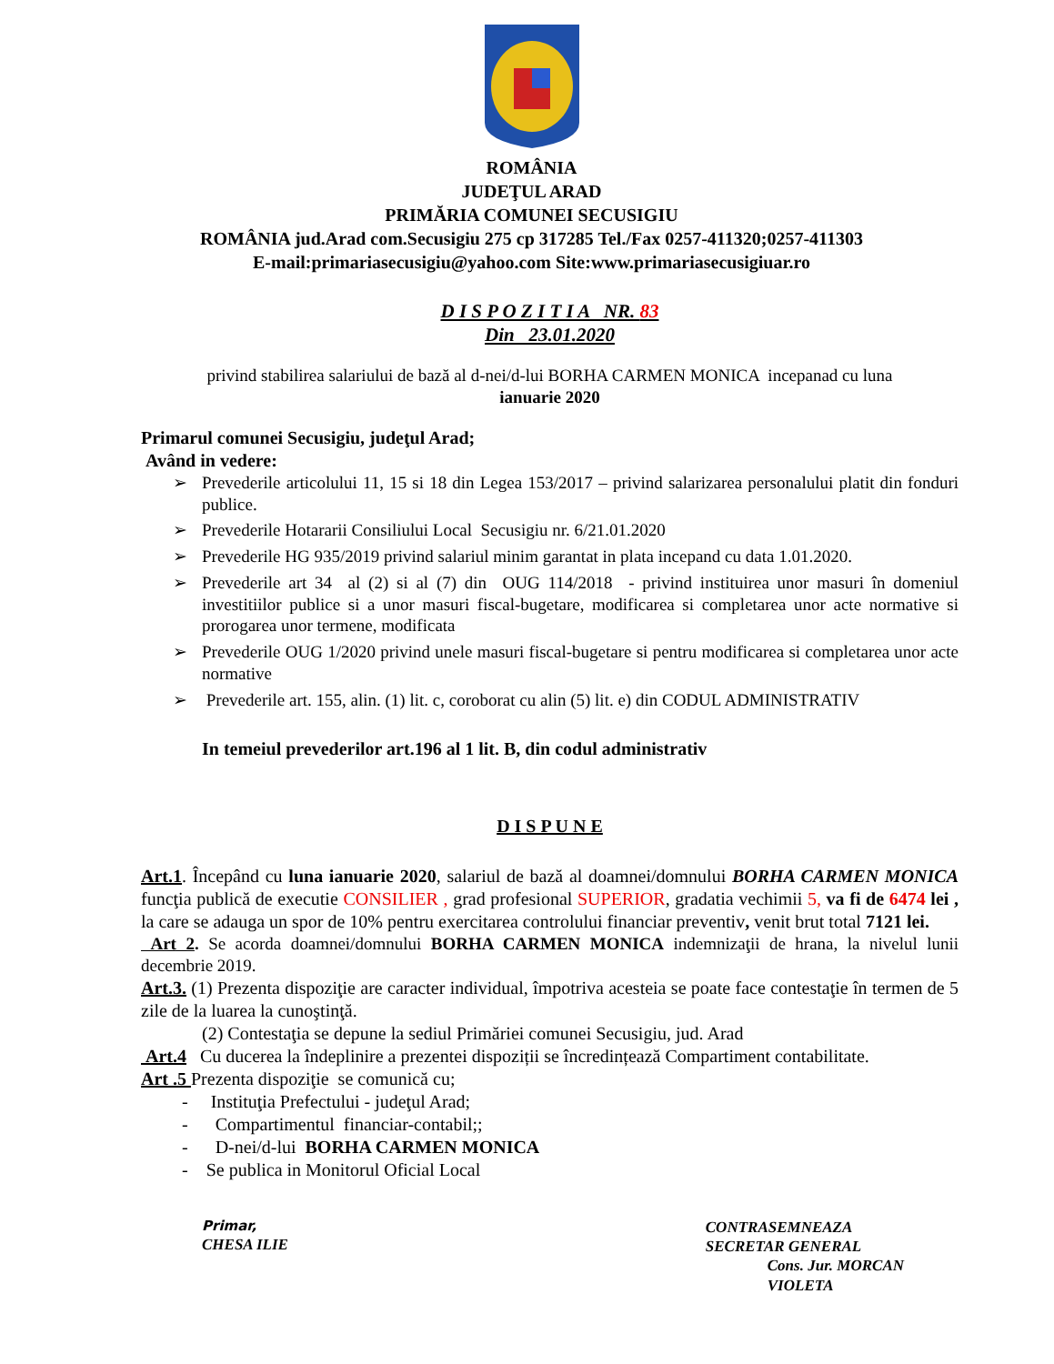ROMÂNIA
JUDEŢUL ARAD
PRIMĂRIA COMUNEI SECUSIGIU
ROMÂNIA jud.Arad com.Secusigiu 275 cp 317285 Tel./Fax 0257-411320;0257-411303
E-mail:primariasecusigiu@yahoo.com Site:www.primariasecusigiuar.ro
D I S P O Z I T I A NR. 83
Din 23.01.2020
privind stabilirea salariului de bază al d-nei/d-lui BORHA CARMEN MONICA incepanad cu luna
ianuarie 2020
Primarul comunei Secusigiu, judeţul Arad;
Având in vedere:
➢ Prevederile articolului 11, 15 si 18 din Legea 153/2017 – privind salarizarea personalului platit din fonduri publice.
➢ Prevederile Hotararii Consiliului Local Secusigiu nr. 6/21.01.2020
➢ Prevederile HG 935/2019 privind salariul minim garantat in plata incepand cu data 1.01.2020.
➢ Prevederile art 34 al (2) si al (7) din OUG 114/2018 - privind instituirea unor masuri în domeniul investitiilor publice si a unor masuri fiscal-bugetare, modificarea si completarea unor acte normative si prorogarea unor termene, modificata
➢ Prevederile OUG 1/2020 privind unele masuri fiscal-bugetare si pentru modificarea si completarea unor acte normative
➢ Prevederile art. 155, alin. (1) lit. c, coroborat cu alin (5) lit. e) din CODUL ADMINISTRATIV
In temeiul prevederilor art.196 al 1 lit. B, din codul administrativ
D I S P U N E
Art.1. Începând cu luna ianuarie 2020, salariul de bază al doamnei/domnului BORHA CARMEN MONICA funcţia publică de executie CONSILIER , grad profesional SUPERIOR, gradatia vechimii 5, va fi de 6474 lei , la care se adauga un spor de 10% pentru exercitarea controlului financiar preventiv, venit brut total 7121 lei.
Art 2. Se acorda doamnei/domnului BORHA CARMEN MONICA indemnizaţii de hrana, la nivelul lunii decembrie 2019.
Art.3. (1) Prezenta dispoziţie are caracter individual, împotriva acesteia se poate face contestaţie în termen de 5 zile de la luarea la cunoştinţă.
(2) Contestaţia se depune la sediul Primăriei comunei Secusigiu, jud. Arad
Art.4 Cu ducerea la îndeplinire a prezentei dispoziții se încredințează Compartiment contabilitate.
Art .5 Prezenta dispoziţie se comunică cu;
- Instituţia Prefectului - judeţul Arad;
- Compartimentul financiar-contabil;;
- D-nei/d-lui BORHA CARMEN MONICA
- Se publica in Monitorul Oficial Local
Primar,
CHESA ILIE
CONTRASEMNEAZA
SECRETAR GENERAL
Cons. Jur. MORCAN
VIOLETA